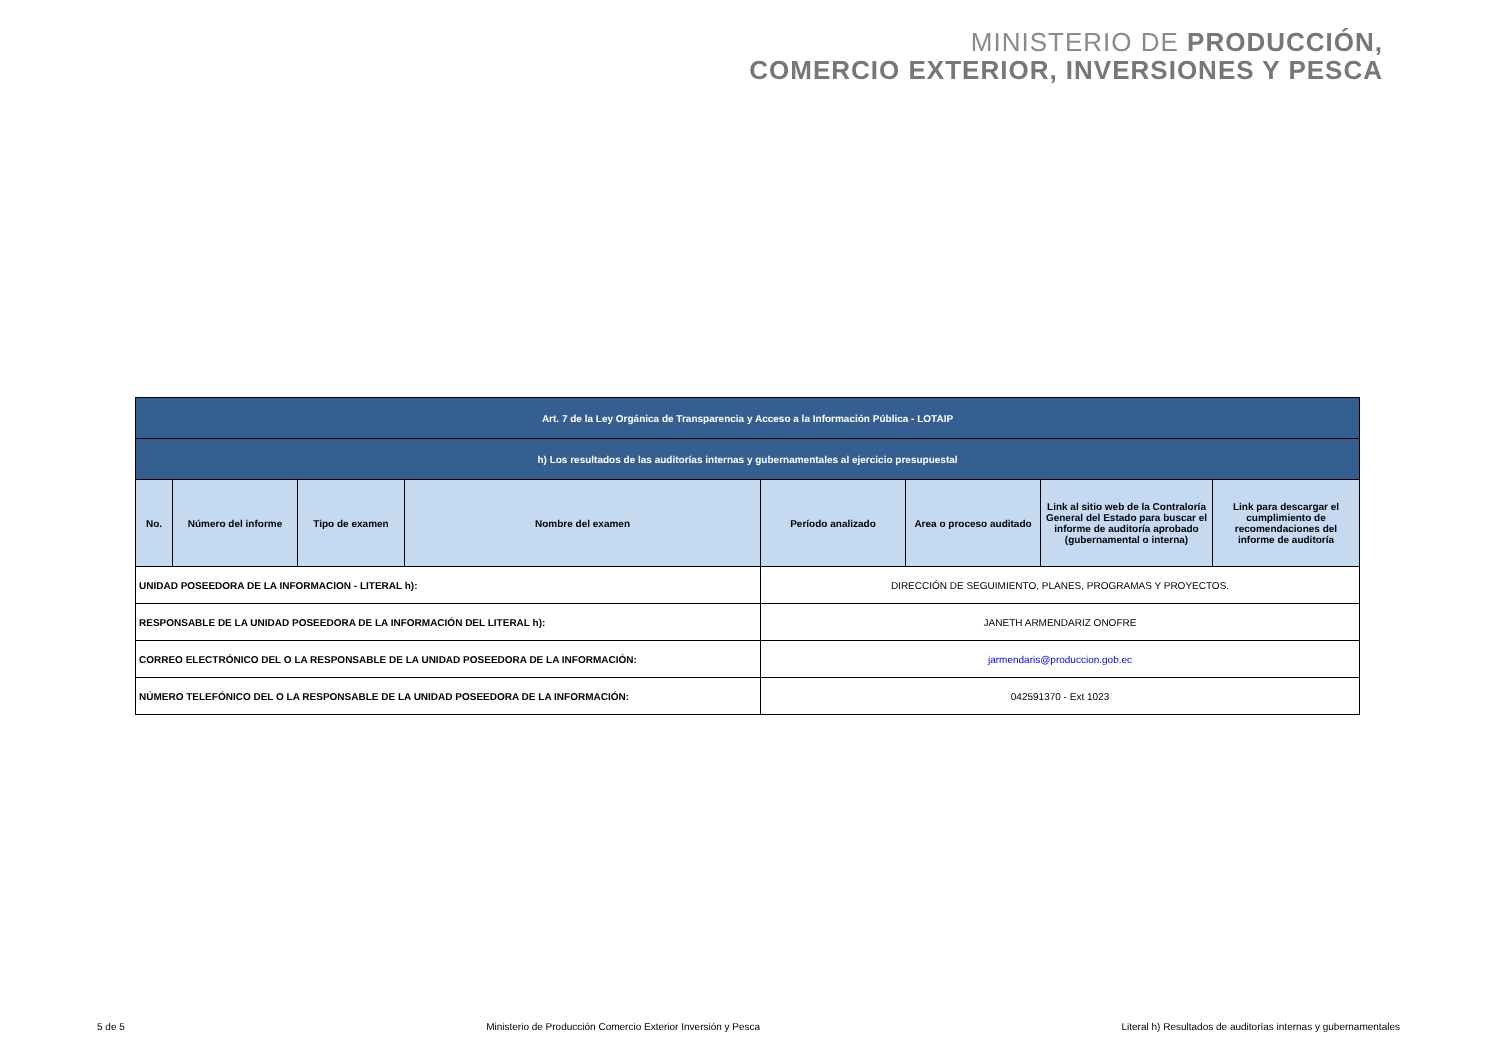MINISTERIO DE PRODUCCIÓN,
COMERCIO EXTERIOR, INVERSIONES Y PESCA
| Art. 7 de la Ley Orgánica de Transparencia y Acceso a la Información Pública - LOTAIP | | | | | | | |
| h) Los resultados de las auditorías internas y gubernamentales al ejercicio presupuestal | | | | | | | |
| No. | Número del informe | Tipo de examen | Nombre del examen | Período analizado | Area o proceso auditado | Link al sitio web de la Contraloría General del Estado para buscar el informe de auditoría aprobado (gubernamental o interna) | Link para descargar el cumplimiento de recomendaciones del informe de auditoría |
| UNIDAD POSEEDORA DE LA INFORMACION - LITERAL h): | | | | DIRECCIÓN DE SEGUIMIENTO, PLANES, PROGRAMAS Y PROYECTOS. | | | |
| RESPONSABLE DE LA UNIDAD POSEEDORA DE LA INFORMACIÓN DEL LITERAL h): | | | | JANETH ARMENDARIZ ONOFRE | | | |
| CORREO ELECTRÓNICO DEL O LA RESPONSABLE DE LA UNIDAD POSEEDORA DE LA INFORMACIÓN: | | | | jarmendaris@produccion.gob.ec | | | |
| NÚMERO TELEFÓNICO DEL O LA RESPONSABLE DE LA UNIDAD POSEEDORA DE LA INFORMACIÓN: | | | | 042591370 - Ext 1023 | | | |
5 de 5 Ministerio de Producción Comercio Exterior Inversión y Pesca Literal h) Resultados de auditorías internas y gubernamentales